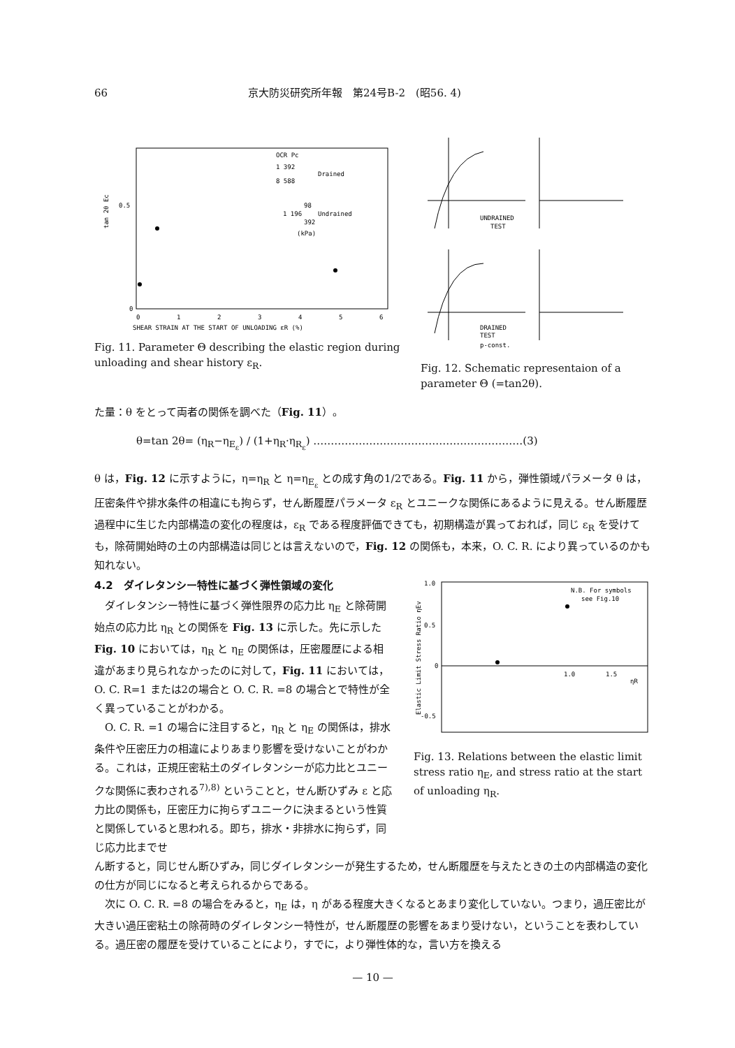66 京大防災研究所年報　第24号B-2　(昭56. 4)
tan 2θ Ec
0.5
0
OCR Pc
1 392
Drained
8 588
98
1 196
Undrained
392
(kPa)
0
1
2
3
4
5
6
SHEAR STRAIN AT THE START OF UNLOADING εR (%)
Fig. 11. Parameter Θ describing the elastic region during unloading and shear history ε<sub>R</sub>.
UNDRAINED
TEST
DRAINED
TEST
p-const.
Fig. 12. Schematic representaion of a parameter Θ (=tan2θ).
た量：θ をとって両者の関係を調べた（Fig. 11）。
θ=tan 2θ= (η<sub>R</sub>−η<sub>E<sub>ε</sub></sub>) / (1+η<sub>R</sub>·η<sub>R<sub>ε</sub></sub>) ……………………………………………………(3)
θ は，Fig. 12 に示すように，η=η<sub>R</sub> と η=η<sub>E<sub>ε</sub></sub> との成す角の1/2である。Fig. 11 から，弾性領域パラメータ θ は，圧密条件や排水条件の相違にも拘らず，せん断履歴パラメータ ε<sub>R</sub> とユニークな関係にあるように見える。せん断履歴過程中に生じた内部構造の変化の程度は，ε<sub>R</sub> である程度評価できても，初期構造が異っておれば，同じ ε<sub>R</sub> を受けても，除荷開始時の土の内部構造は同じとは言えないので，Fig. 12 の関係も，本来，O. C. R. により異っているのかも知れない。
4.2　ダイレタンシー特性に基づく弾性領域の変化
　ダイレタンシー特性に基づく弾性限界の応力比 η<sub>E</sub> と除荷開始点の応力比 η<sub>R</sub> との関係を Fig. 13 に示した。先に示した Fig. 10 においては，η<sub>R</sub> と η<sub>E</sub> の関係は，圧密履歴による相違があまり見られなかったのに対して，Fig. 11 においては，O. C. R=1 または2の場合と O. C. R. =8 の場合とで特性が全く異っていることがわかる。
　O. C. R. =1 の場合に注目すると，η<sub>R</sub> と η<sub>E</sub> の関係は，排水条件や圧密圧力の相違によりあまり影響を受けないことがわかる。これは，正規圧密粘土のダイレタンシーが応力比とユニークな関係に表わされる<sup>7),8)</sup> ということと，せん断ひずみ ε と応力比の関係も，圧密圧力に拘らずユニークに決まるという性質と関係していると思われる。即ち，排水・非排水に拘らず，同じ応力比までせ
1.0
0.5
0
-0.5
1.0
1.5
ηR
N.B. For symbols
see Fig.10
Elastic Limit Stress Ratio ηEv
Fig. 13. Relations between the elastic limit stress ratio η<sub>E</sub>, and stress ratio at the start of unloading η<sub>R</sub>.
ん断すると，同じせん断ひずみ，同じダイレタンシーが発生するため，せん断履歴を与えたときの土の内部構造の変化の仕方が同じになると考えられるからである。
　次に O. C. R. =8 の場合をみると，η<sub>E</sub> は，η がある程度大きくなるとあまり変化していない。つまり，過圧密比が大きい過圧密粘土の除荷時のダイレタンシー特性が，せん断履歴の影響をあまり受けない，ということを表わしている。過圧密の履歴を受けていることにより，すでに，より弾性体的な，言い方を換える
— 10 —